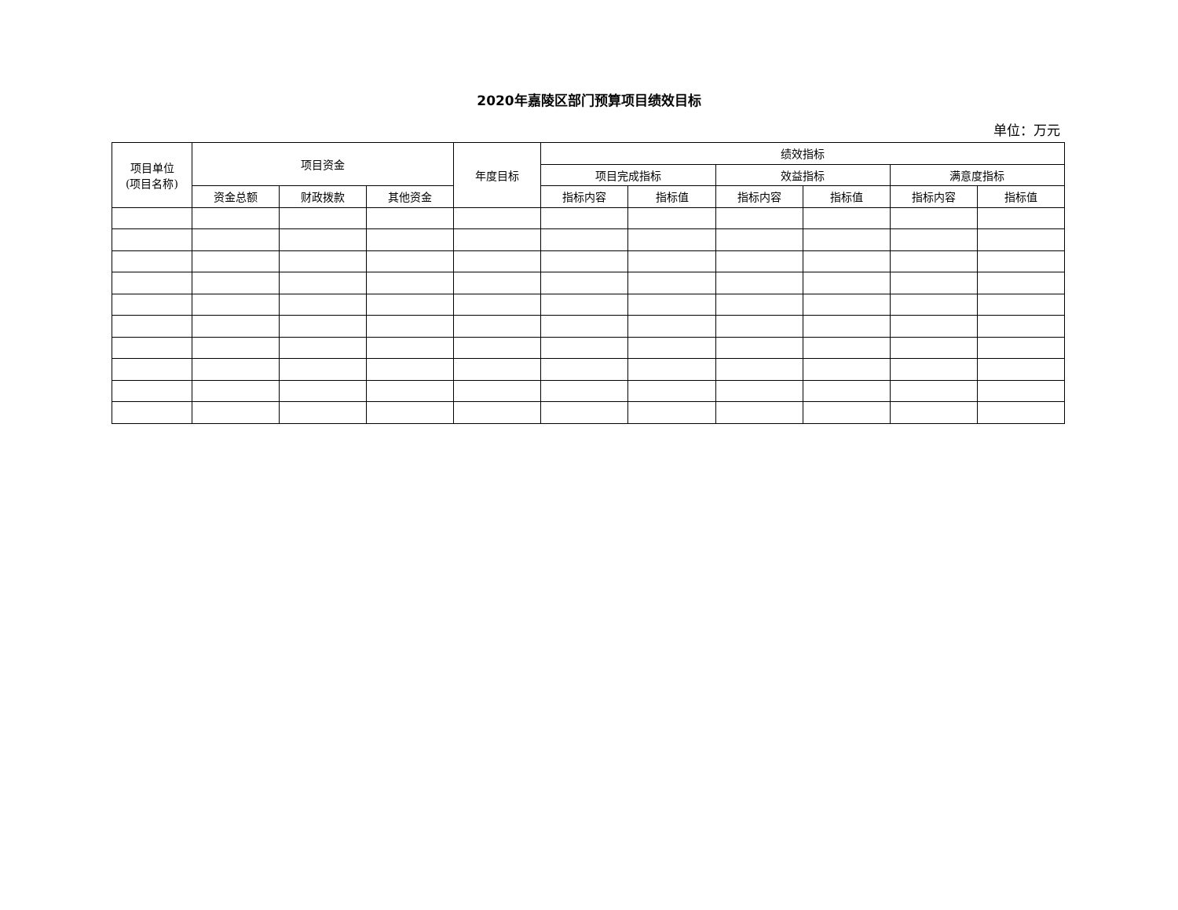2020年嘉陵区部门预算项目绩效目标
单位：万元
| 项目单位 (项目名称) | 项目资金 | | | 年度目标 | 绩效指标 | | | | | |
| --- | --- | --- | --- | --- | --- | --- | --- | --- | --- | --- |
| | | | | | 项目完成指标 | | 效益指标 | | 满意度指标 | |
| | 资金总额 | 财政拨款 | 其他资金 | | 指标内容 | 指标值 | 指标内容 | 指标值 | 指标内容 | 指标值 |